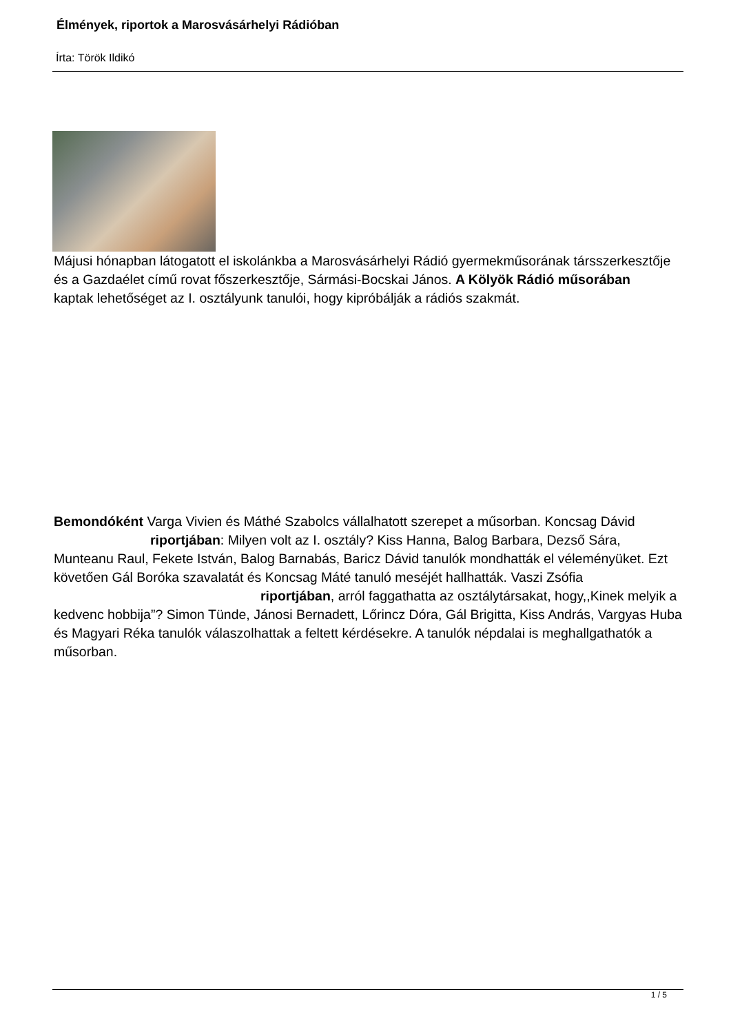Élmények, riportok a Marosvásárhelyi Rádióban
Írta: Török Ildikó
Májusi hónapban látogatott el iskolánkba a Marosvásárhelyi Rádió gyermekműsorának társszerkesztője és a Gazdaélet című rovat főszerkesztője, Sármási-Bocskai János. A Kölyök Rádió műsorában
kaptak lehetőséget az I. osztályunk tanulói, hogy kipróbálják a rádiós szakmát.
Bemondóként Varga Vivien és Máthé Szabolcs vállalhatott szerepet a műsorban. Koncsag Dávid riportjában: Milyen volt az I. osztály? Kiss Hanna, Balog Barbara, Dezső Sára, Munteanu Raul, Fekete István, Balog Barnabás, Baricz Dávid tanulók mondhatták el véleményüket. Ezt követően Gál Boróka szavalatát és Koncsag Máté tanuló meséjét hallhatták. Vaszi Zsófia riportjában, arról faggathatta az osztálytársakat, hogy,,Kinek melyik a kedvenc hobbija”? Simon Tünde, Jánosi Bernadett, Lőrincz Dóra, Gál Brigitta, Kiss András, Vargyas Huba és Magyari Réka tanulók válaszolhattak a feltett kérdésekre. A tanulók népdalai is meghallgathatók a műsorban.
1 / 5